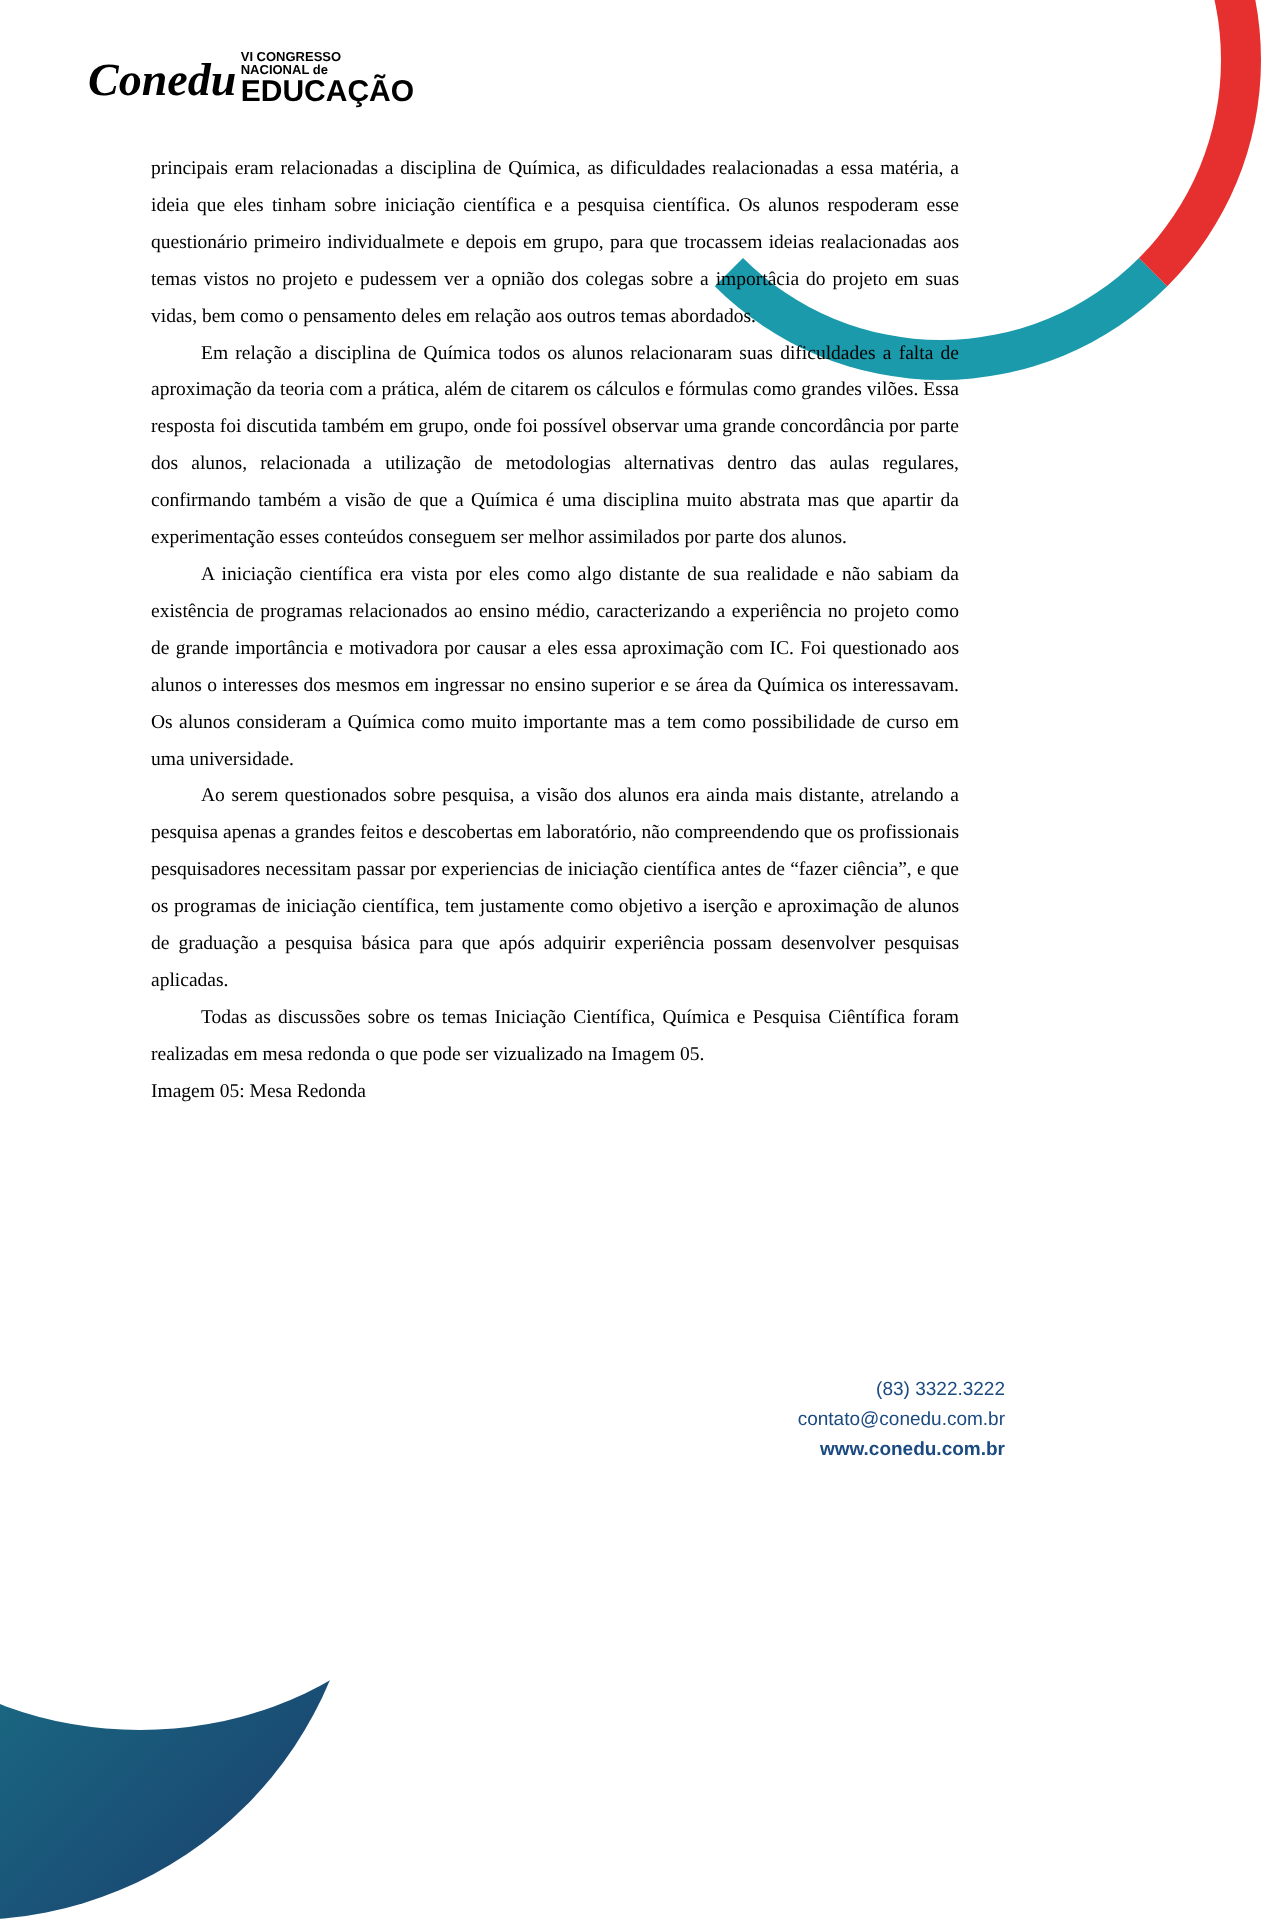Conedu VI CONGRESSO
NACIONAL de
EDUCAÇÃO
principais eram relacionadas a disciplina de Química, as dificuldades realacionadas a essa matéria, a ideia que eles tinham sobre iniciação científica e a pesquisa científica. Os alunos respoderam esse questionário primeiro individualmete e depois em grupo, para que trocassem ideias realacionadas aos temas vistos no projeto e pudessem ver a opnião dos colegas sobre a importâcia do projeto em suas vidas, bem como o pensamento deles em relação aos outros temas abordados.
Em relação a disciplina de Química todos os alunos relacionaram suas dificuldades a falta de aproximação da teoria com a prática, além de citarem os cálculos e fórmulas como grandes vilões. Essa resposta foi discutida também em grupo, onde foi possível observar uma grande concordância por parte dos alunos, relacionada a utilização de metodologias alternativas dentro das aulas regulares, confirmando também a visão de que a Química é uma disciplina muito abstrata mas que apartir da experimentação esses conteúdos conseguem ser melhor assimilados por parte dos alunos.
A iniciação científica era vista por eles como algo distante de sua realidade e não sabiam da existência de programas relacionados ao ensino médio, caracterizando a experiência no projeto como de grande importância e motivadora por causar a eles essa aproximação com IC. Foi questionado aos alunos o interesses dos mesmos em ingressar no ensino superior e se área da Química os interessavam. Os alunos consideram a Química como muito importante mas a tem como possibilidade de curso em uma universidade.
Ao serem questionados sobre pesquisa, a visão dos alunos era ainda mais distante, atrelando a pesquisa apenas a grandes feitos e descobertas em laboratório, não compreendendo que os profissionais pesquisadores necessitam passar por experiencias de iniciação científica antes de “fazer ciência”, e que os programas de iniciação científica, tem justamente como objetivo a iserção e aproximação de alunos de graduação a pesquisa básica para que após adquirir experiência possam desenvolver pesquisas aplicadas.
Todas as discussões sobre os temas Iniciação Científica, Química e Pesquisa Ciêntífica foram realizadas em mesa redonda o que pode ser vizualizado na Imagem 05.
Imagem 05: Mesa Redonda
(83) 3322.3222
contato@conedu.com.br
www.conedu.com.br